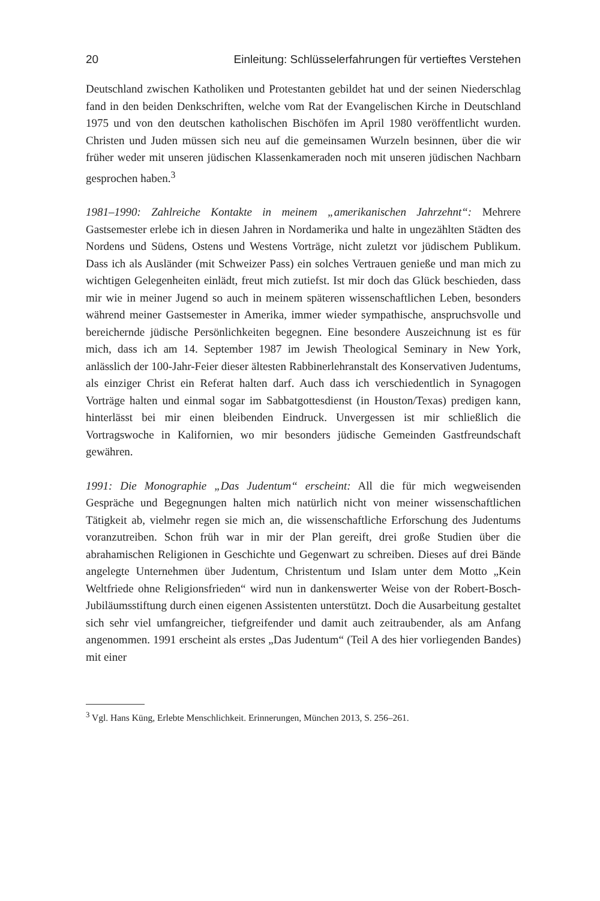20 Einleitung: Schlüsselerfahrungen für vertieftes Verstehen
Deutschland zwischen Katholiken und Protestanten gebildet hat und der seinen Niederschlag fand in den beiden Denkschriften, welche vom Rat der Evangelischen Kirche in Deutschland 1975 und von den deutschen katholischen Bischöfen im April 1980 veröffentlicht wurden. Christen und Juden müssen sich neu auf die gemeinsamen Wurzeln besinnen, über die wir früher weder mit unseren jüdischen Klassenkameraden noch mit unseren jüdischen Nachbarn gesprochen haben.<sup>3</sup>
1981–1990: Zahlreiche Kontakte in meinem „amerikanischen Jahrzehnt“: Mehrere Gastsemester erlebe ich in diesen Jahren in Nordamerika und halte in ungezählten Städten des Nordens und Südens, Ostens und Westens Vorträge, nicht zuletzt vor jüdischem Publikum. Dass ich als Ausländer (mit Schweizer Pass) ein solches Vertrauen genieße und man mich zu wichtigen Gelegenheiten einlädt, freut mich zutiefst. Ist mir doch das Glück beschieden, dass mir wie in meiner Jugend so auch in meinem späteren wissenschaftlichen Leben, besonders während meiner Gastsemester in Amerika, immer wieder sympathische, anspruchsvolle und bereichernde jüdische Persönlichkeiten begegnen. Eine besondere Auszeichnung ist es für mich, dass ich am 14. September 1987 im Jewish Theological Seminary in New York, anlässlich der 100-Jahr-Feier dieser ältesten Rabbinerlehranstalt des Konservativen Judentums, als einziger Christ ein Referat halten darf. Auch dass ich verschiedentlich in Synagogen Vorträge halten und einmal sogar im Sabbatgottesdienst (in Houston/Texas) predigen kann, hinterlässt bei mir einen bleibenden Eindruck. Unvergessen ist mir schließlich die Vortragswoche in Kalifornien, wo mir besonders jüdische Gemeinden Gastfreundschaft gewähren.
1991: Die Monographie „Das Judentum“ erscheint: All die für mich wegweisenden Gespräche und Begegnungen halten mich natürlich nicht von meiner wissenschaftlichen Tätigkeit ab, vielmehr regen sie mich an, die wissenschaftliche Erforschung des Judentums voranzutreiben. Schon früh war in mir der Plan gereift, drei große Studien über die abrahamischen Religionen in Geschichte und Gegenwart zu schreiben. Dieses auf drei Bände angelegte Unternehmen über Judentum, Christentum und Islam unter dem Motto „Kein Weltfriede ohne Religionsfrieden“ wird nun in dankenswerter Weise von der Robert-Bosch-Jubiläumsstiftung durch einen eigenen Assistenten unterstützt. Doch die Ausarbeitung gestaltet sich sehr viel umfangreicher, tiefgreifender und damit auch zeitraubender, als am Anfang angenommen. 1991 erscheint als erstes „Das Judentum“ (Teil A des hier vorliegenden Bandes) mit einer
<sup>3</sup> Vgl. Hans Küng, Erlebte Menschlichkeit. Erinnerungen, München 2013, S. 256–261.